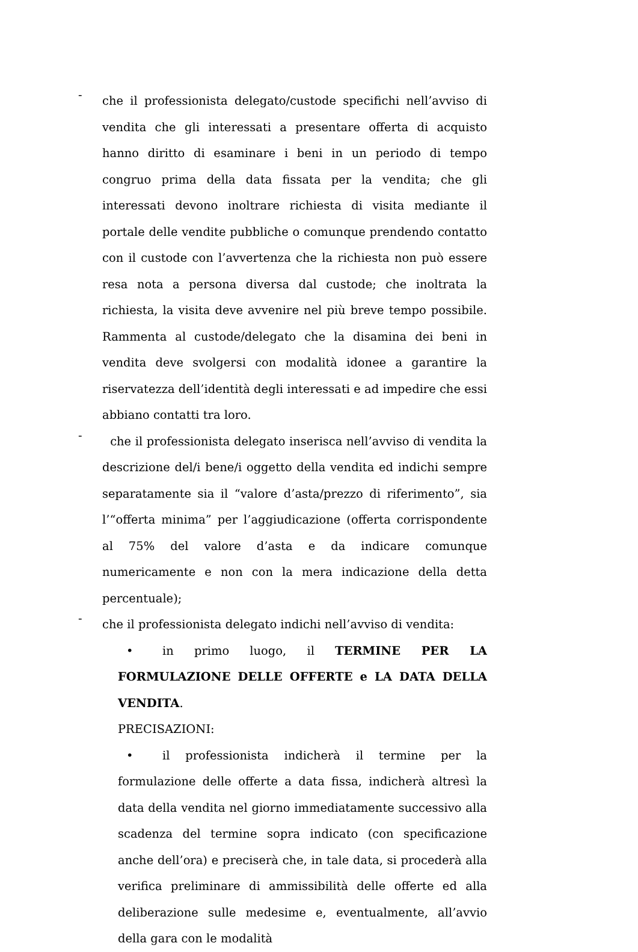-
che il professionista delegato/custode specifichi nell’avviso di vendita che gli interessati a presentare offerta di acquisto hanno diritto di esaminare i beni in un periodo di tempo congruo prima della data fissata per la vendita; che gli interessati devono inoltrare richiesta di visita mediante il portale delle vendite pubbliche o comunque prendendo contatto con il custode con l’avvertenza che la richiesta non può essere resa nota a persona diversa dal custode; che inoltrata la richiesta, la visita deve avvenire nel più breve tempo possibile. Rammenta al custode/delegato che la disamina dei beni in vendita deve svolgersi con modalità idonee a garantire la riservatezza dell’identità degli interessati e ad impedire che essi abbiano contatti tra loro.
-
che il professionista delegato inserisca nell’avviso di vendita la descrizione del/i bene/i oggetto della vendita ed indichi sempre separatamente sia il “valore d’asta/prezzo di riferimento”, sia l’“offerta minima” per l’aggiudicazione (offerta corrispondente al 75% del valore d’asta e da indicare comunque numericamente e non con la mera indicazione della detta percentuale);
-
che il professionista delegato indichi nell’avviso di vendita:
• in primo luogo, il TERMINE PER LA FORMULAZIONE DELLE OFFERTE e LA DATA DELLA VENDITA.
PRECISAZIONI:
• il professionista indicherà il termine per la formulazione delle offerte a data fissa, indicherà altresì la data della vendita nel giorno immediatamente successivo alla scadenza del termine sopra indicato (con specificazione anche dell’ora) e preciserà che, in tale data, si procederà alla verifica preliminare di ammissibilità delle offerte ed alla deliberazione sulle medesime e, eventualmente, all’avvio della gara con le modalità